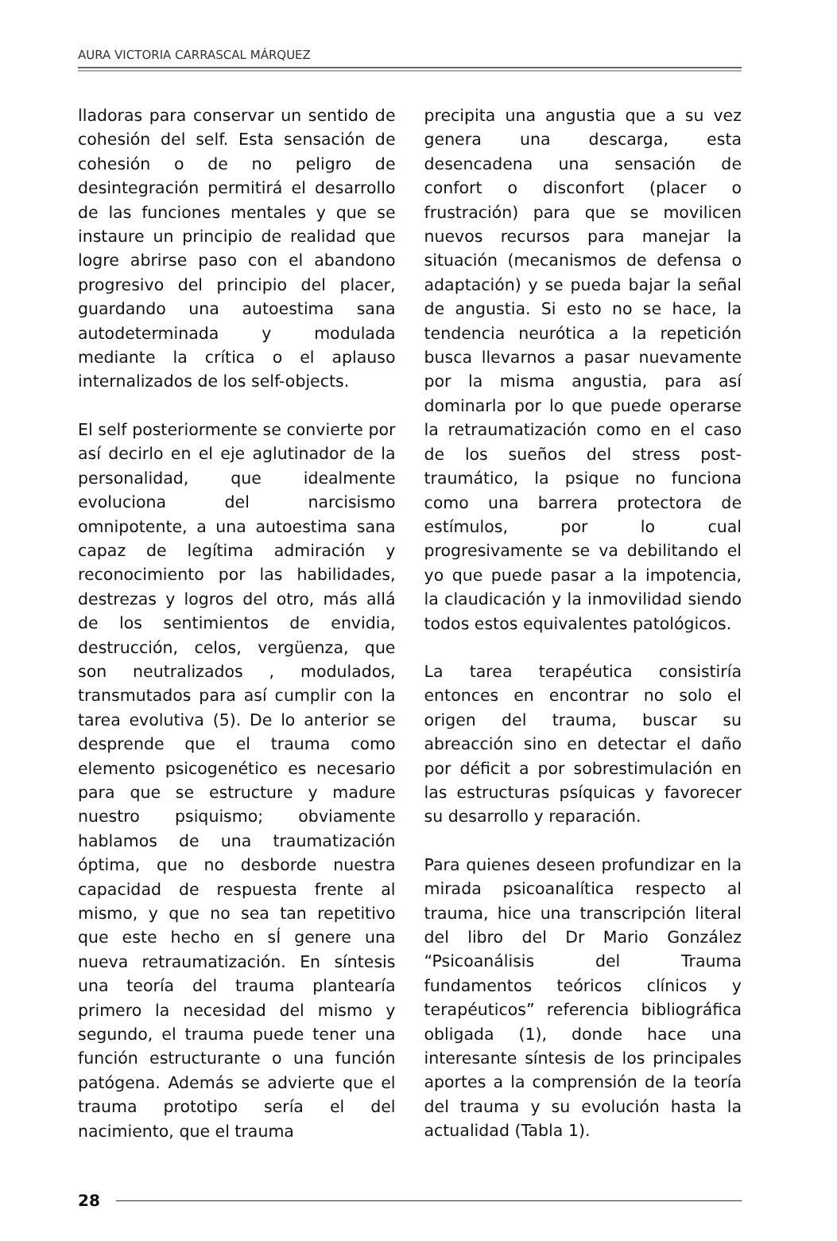AURA VICTORIA CARRASCAL MÁRQUEZ
lladoras para conservar un sentido de cohesión del self. Esta sensación de cohesión o de no peligro de desintegración permitirá el desarrollo de las funciones mentales y que se instaure un principio de realidad que logre abrirse paso con el abandono progresivo del principio del placer, guardando una autoestima sana autodeterminada y modulada mediante la crítica o el aplauso internalizados de los self-objects.
El self posteriormente se convierte por así decirlo en el eje aglutinador de la personalidad, que idealmente evoluciona del narcisismo omnipotente, a una autoestima sana capaz de legítima admiración y reconocimiento por las habilidades, destrezas y logros del otro, más allá de los sentimientos de envidia, destrucción, celos, vergüenza, que son neutralizados , modulados, transmutados para así cumplir con la tarea evolutiva (5). De lo anterior se desprende que el trauma como elemento psicogenético es necesario para que se estructure y madure nuestro psiquismo; obviamente hablamos de una traumatización óptima, que no desborde nuestra capacidad de respuesta frente al mismo, y que no sea tan repetitivo que este hecho en sÍ genere una nueva retraumatización. En síntesis una teoría del trauma plantearía primero la necesidad del mismo y segundo, el trauma puede tener una función estructurante o una función patógena. Además se advierte que el trauma prototipo sería el del nacimiento, que el trauma
precipita una angustia que a su vez genera una descarga, esta desencadena una sensación de confort o disconfort (placer o frustración) para que se movilicen nuevos recursos para manejar la situación (mecanismos de defensa o adaptación) y se pueda bajar la señal de angustia. Si esto no se hace, la tendencia neurótica a la repetición busca llevarnos a pasar nuevamente por la misma angustia, para así dominarla por lo que puede operarse la retraumatización como en el caso de los sueños del stress post-traumático, la psique no funciona como una barrera protectora de estímulos, por lo cual progresivamente se va debilitando el yo que puede pasar a la impotencia, la claudicación y la inmovilidad siendo todos estos equivalentes patológicos.
La tarea terapéutica consistiría entonces en encontrar no solo el origen del trauma, buscar su abreacción sino en detectar el daño por déficit a por sobrestimulación en las estructuras psíquicas y favorecer su desarrollo y reparación.
Para quienes deseen profundizar en la mirada psicoanalítica respecto al trauma, hice una transcripción literal del libro del Dr Mario González “Psicoanálisis del Trauma fundamentos teóricos clínicos y terapéuticos” referencia bibliográfica obligada (1), donde hace una interesante síntesis de los principales aportes a la comprensión de la teoría del trauma y su evolución hasta la actualidad (Tabla 1).
28